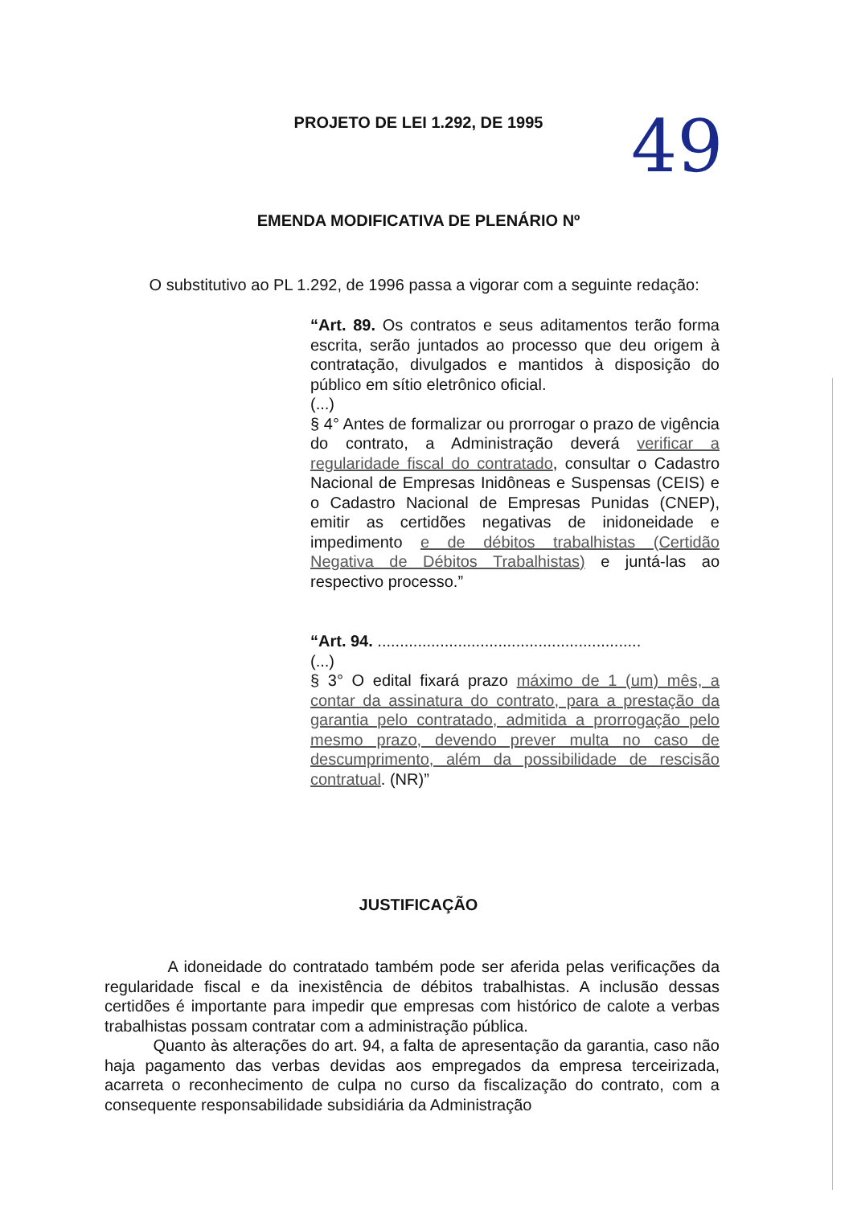PROJETO DE LEI 1.292, DE 1995
49
EMENDA MODIFICATIVA DE PLENÁRIO Nº
O substitutivo ao PL 1.292, de 1996 passa a vigorar com a seguinte redação:
“Art. 89. Os contratos e seus aditamentos terão forma escrita, serão juntados ao processo que deu origem à contratação, divulgados e mantidos à disposição do público em sítio eletrônico oficial.
(...)
§ 4° Antes de formalizar ou prorrogar o prazo de vigência do contrato, a Administração deverá verificar a regularidade fiscal do contratado, consultar o Cadastro Nacional de Empresas Inidôneas e Suspensas (CEIS) e o Cadastro Nacional de Empresas Punidas (CNEP), emitir as certidões negativas de inidoneidade e impedimento e de débitos trabalhistas (Certidão Negativa de Débitos Trabalhistas) e juntá-las ao respectivo processo.”
“Art. 94. ...........................................................
(...)
§ 3° O edital fixará prazo máximo de 1 (um) mês, a contar da assinatura do contrato, para a prestação da garantia pelo contratado, admitida a prorrogação pelo mesmo prazo, devendo prever multa no caso de descumprimento, além da possibilidade de rescisão contratual. (NR)”
JUSTIFICAÇÃO
A idoneidade do contratado também pode ser aferida pelas verificações da regularidade fiscal e da inexistência de débitos trabalhistas. A inclusão dessas certidões é importante para impedir que empresas com histórico de calote a verbas trabalhistas possam contratar com a administração pública.
Quanto às alterações do art. 94, a falta de apresentação da garantia, caso não haja pagamento das verbas devidas aos empregados da empresa terceirizada, acarreta o reconhecimento de culpa no curso da fiscalização do contrato, com a consequente responsabilidade subsidiária da Administração